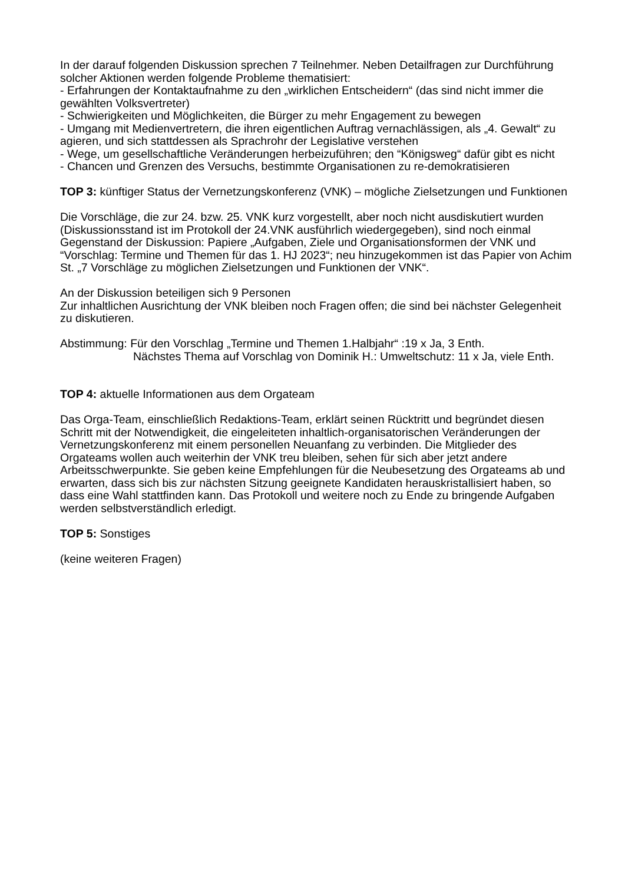In der darauf folgenden Diskussion sprechen 7 Teilnehmer. Neben Detailfragen zur Durchführung solcher Aktionen werden folgende Probleme thematisiert:
- Erfahrungen der Kontaktaufnahme zu den „wirklichen Entscheidern“ (das sind nicht immer die gewählten Volksvertreter)
- Schwierigkeiten und Möglichkeiten, die Bürger zu mehr Engagement zu bewegen
- Umgang mit Medienvertretern, die ihren eigentlichen Auftrag vernachlässigen, als „4. Gewalt“ zu agieren, und sich stattdessen als Sprachrohr der Legislative verstehen
- Wege, um gesellschaftliche Veränderungen herbeizuführen; den “Königsweg“ dafür gibt es nicht
- Chancen und Grenzen des Versuchs, bestimmte Organisationen zu re-demokratisieren
TOP 3: künftiger Status der Vernetzungskonferenz (VNK) – mögliche Zielsetzungen und Funktionen
Die Vorschläge, die zur 24. bzw. 25. VNK kurz vorgestellt, aber noch nicht ausdiskutiert wurden (Diskussionsstand ist im Protokoll der 24.VNK ausführlich wiedergegeben), sind noch einmal Gegenstand der Diskussion: Papiere „Aufgaben, Ziele und Organisationsformen der VNK und “Vorschlag: Termine und Themen für das 1. HJ 2023“; neu hinzugekommen ist das Papier von Achim St. „7 Vorschläge zu möglichen Zielsetzungen und Funktionen der VNK“.
An der Diskussion beteiligen sich 9 Personen
Zur inhaltlichen Ausrichtung der VNK bleiben noch Fragen offen; die sind bei nächster Gelegenheit zu diskutieren.
Abstimmung: Für den Vorschlag „Termine und Themen 1.Halbjahr“ :19 x Ja, 3 Enth.
Nächstes Thema auf Vorschlag von Dominik H.: Umweltschutz: 11 x Ja, viele Enth.
TOP 4: aktuelle Informationen aus dem Orgateam
Das Orga-Team, einschließlich Redaktions-Team, erklärt seinen Rücktritt und begründet diesen Schritt mit der Notwendigkeit, die eingeleiteten inhaltlich-organisatorischen Veränderungen der Vernetzungskonferenz mit einem personellen Neuanfang zu verbinden. Die Mitglieder des Orgateams wollen auch weiterhin der VNK treu bleiben, sehen für sich aber jetzt andere Arbeitsschwerpunkte. Sie geben keine Empfehlungen für die Neubesetzung des Orgateams ab und erwarten, dass sich bis zur nächsten Sitzung geeignete Kandidaten herauskristallisiert haben, so dass eine Wahl stattfinden kann. Das Protokoll und weitere noch zu Ende zu bringende Aufgaben werden selbstverständlich erledigt.
TOP 5: Sonstiges
(keine weiteren Fragen)